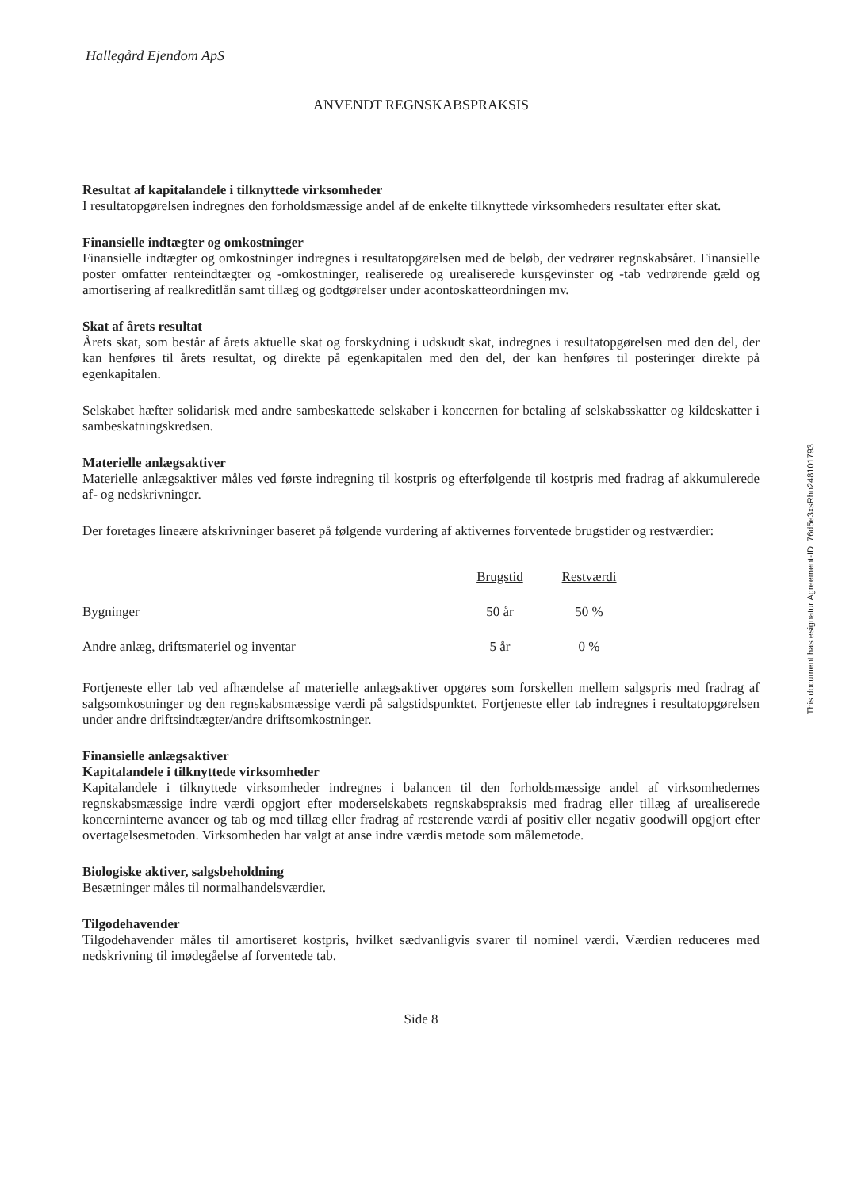Hallegård Ejendom ApS
ANVENDT REGNSKABSPRAKSIS
Resultat af kapitalandele i tilknyttede virksomheder
I resultatopgørelsen indregnes den forholdsmæssige andel af de enkelte tilknyttede virksomheders resultater efter skat.
Finansielle indtægter og omkostninger
Finansielle indtægter og omkostninger indregnes i resultatopgørelsen med de beløb, der vedrører regnskabsåret. Finansielle poster omfatter renteindtægter og -omkostninger, realiserede og urealiserede kursgevinster og -tab vedrørende gæld og amortisering af realkreditlån samt tillæg og godtgørelser under acontoskatteordningen mv.
Skat af årets resultat
Årets skat, som består af årets aktuelle skat og forskydning i udskudt skat, indregnes i resultatopgørelsen med den del, der kan henføres til årets resultat, og direkte på egenkapitalen med den del, der kan henføres til posteringer direkte på egenkapitalen.
Selskabet hæfter solidarisk med andre sambeskattede selskaber i koncernen for betaling af selskabsskatter og kildeskatter i sambeskatningskredsen.
Materielle anlægsaktiver
Materielle anlægsaktiver måles ved første indregning til kostpris og efterfølgende til kostpris med fradrag af akkumulerede af- og nedskrivninger.
Der foretages lineære afskrivninger baseret på følgende vurdering af aktivernes forventede brugstider og restværdier:
| | Brugstid | Restværdi |
| Bygninger | 50 år | 50 % |
| Andre anlæg, driftsmateriel og inventar | 5 år | 0 % |
Fortjeneste eller tab ved afhændelse af materielle anlægsaktiver opgøres som forskellen mellem salgspris med fradrag af salgsomkostninger og den regnskabsmæssige værdi på salgstidspunktet. Fortjeneste eller tab indregnes i resultatopgørelsen under andre driftsindtægter/andre driftsomkostninger.
Finansielle anlægsaktiver
Kapitalandele i tilknyttede virksomheder
Kapitalandele i tilknyttede virksomheder indregnes i balancen til den forholdsmæssige andel af virksomhedernes regnskabsmæssige indre værdi opgjort efter moderselskabets regnskabspraksis med fradrag eller tillæg af urealiserede koncerninterne avancer og tab og med tillæg eller fradrag af resterende værdi af positiv eller negativ goodwill opgjort efter overtagelsesmetoden. Virksomheden har valgt at anse indre værdis metode som målemetode.
Biologiske aktiver, salgsbeholdning
Besætninger måles til normalhandelsværdier.
Tilgodehavender
Tilgodehavender måles til amortiseret kostpris, hvilket sædvanligvis svarer til nominel værdi. Værdien reduceres med nedskrivning til imødegåelse af forventede tab.
Side 8
This document has esignatur Agreement-ID: 76d5e3xsRhn248101793